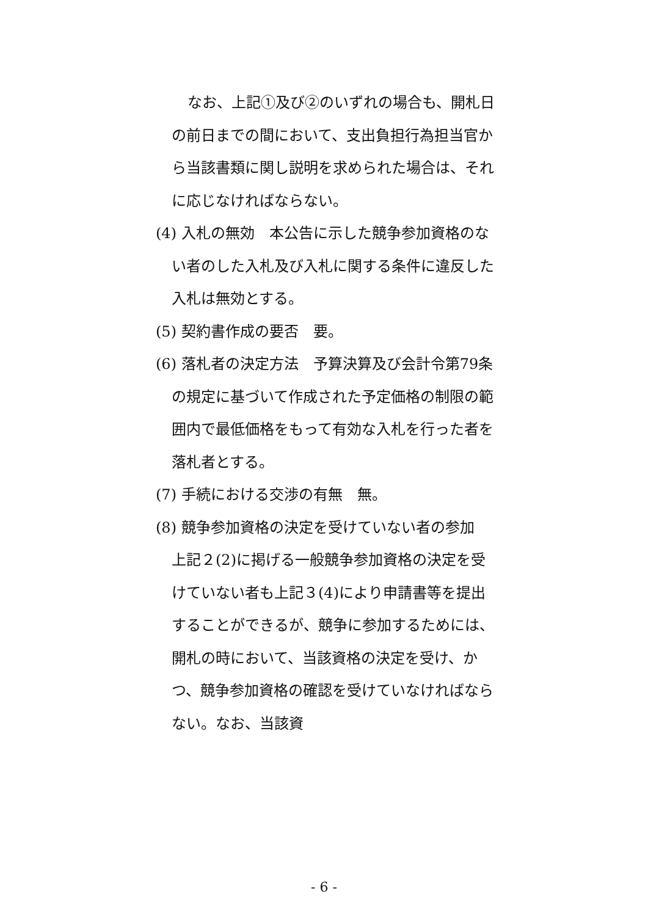なお、上記①及び②のいずれの場合も、開札日の前日までの間において、支出負担行為担当官から当該書類に関し説明を求められた場合は、それに応じなければならない。
(4) 入札の無効　本公告に示した競争参加資格のない者のした入札及び入札に関する条件に違反した入札は無効とする。
(5) 契約書作成の要否　要。
(6) 落札者の決定方法　予算決算及び会計令第79条の規定に基づいて作成された予定価格の制限の範囲内で最低価格をもって有効な入札を行った者を落札者とする。
(7) 手続における交渉の有無　無。
(8) 競争参加資格の決定を受けていない者の参加　上記２(2)に掲げる一般競争参加資格の決定を受けていない者も上記３(4)により申請書等を提出することができるが、競争に参加するためには、開札の時において、当該資格の決定を受け、かつ、競争参加資格の確認を受けていなければならない。なお、当該資
- 6 -